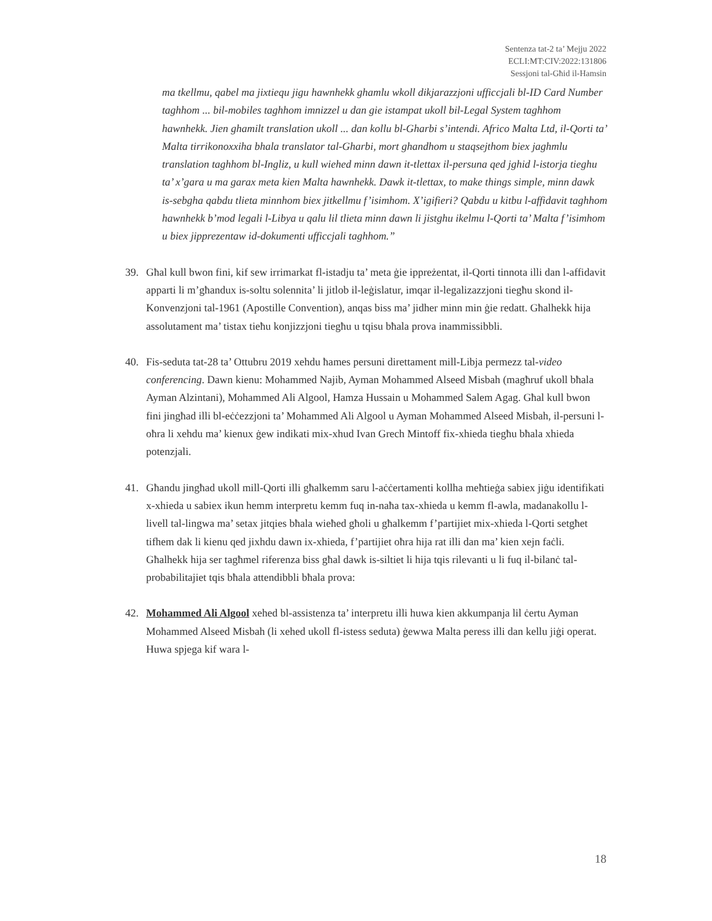Sentenza tat-2 ta’ Mejju 2022
ECLI:MT:CIV:2022:131806
Sessjoni tal-Għid il-Hamsin
ma tkellmu, qabel ma jixtiequ jigu hawnhekk ghamlu wkoll dikjarazzjoni ufficcjali bl-ID Card Number taghhom ... bil-mobiles taghhom imnizzel u dan gie istampat ukoll bil-Legal System taghhom hawnhekk. Jien ghamilt translation ukoll ... dan kollu bl-Gharbi s’intendi. Africo Malta Ltd, il-Qorti ta’ Malta tirrikonoxxiha bhala translator tal-Gharbi, mort ghandhom u staqsejthom biex jaghmlu translation taghhom bl-Ingliz, u kull wiehed minn dawn it-tlettax il-persuna qed jghid l-istorja tieghu ta’ x’gara u ma garax meta kien Malta hawnhekk. Dawk it-tlettax, to make things simple, minn dawk is-sebgha qabdu tlieta minnhom biex jitkellmu f’isimhom. X’igifieri? Qabdu u kitbu l-affidavit taghhom hawnhekk b’mod legali l-Libya u qalu lil tlieta minn dawn li jistghu ikelmu l-Qorti ta’ Malta f’isimhom u biex jipprezentaw id-dokumenti ufficcjali taghhom.”
39. Għal kull bwon fini, kif sew irrimarkat fl-istadju ta’ meta ġie ippreżentat, il-Qorti tinnota illi dan l-affidavit apparti li m’għandux is-soltu solennita’ li jitlob il-leġislatur, imqar il-legalizazzjoni tiegħu skond il-Konvenzjoni tal-1961 (Apostille Convention), anqas biss ma’ jidher minn min ġie redatt. Għalhekk hija assolutament ma’ tistax tieħu konjizzjoni tiegħu u tqisu bħala prova inammissibbli.
40. Fis-seduta tat-28 ta’ Ottubru 2019 xehdu ħames persuni direttament mill-Libja permezz tal-video conferencing. Dawn kienu: Mohammed Najib, Ayman Mohammed Alseed Misbah (magħruf ukoll bħala Ayman Alzintani), Mohammed Ali Algool, Hamza Hussain u Mohammed Salem Agag. Għal kull bwon fini jingħad illi bl-eċċezzjoni ta’ Mohammed Ali Algool u Ayman Mohammed Alseed Misbah, il-persuni l-oħra li xehdu ma’ kienux ġew indikati mix-xhud Ivan Grech Mintoff fix-xhieda tiegħu bħala xhieda potenzjali.
41. Għandu jingħad ukoll mill-Qorti illi għalkemm saru l-aċċertamenti kollha meħtieġa sabiex jiġu identifikati x-xhieda u sabiex ikun hemm interpretu kemm fuq in-naħa tax-xhieda u kemm fl-awla, madanakollu l-livell tal-lingwa ma’ setax jitqies bħala wieħed għoli u għalkemm f’partijiet mix-xhieda l-Qorti setgħet tifhem dak li kienu qed jixhdu dawn ix-xhieda, f’partijiet oħra hija rat illi dan ma’ kien xejn faċli. Għalhekk hija ser tagħmel riferenza biss għal dawk is-siltiet li hija tqis rilevanti u li fuq il-bilanċ tal-probabilitajiet tqis bħala attendibbli bħala prova:
42. Mohammed Ali Algool xehed bl-assistenza ta’ interpretu illi huwa kien akkumpanja lil ċertu Ayman Mohammed Alseed Misbah (li xehed ukoll fl-istess seduta) ġewwa Malta peress illi dan kellu jiġi operat. Huwa spjega kif wara l-
18